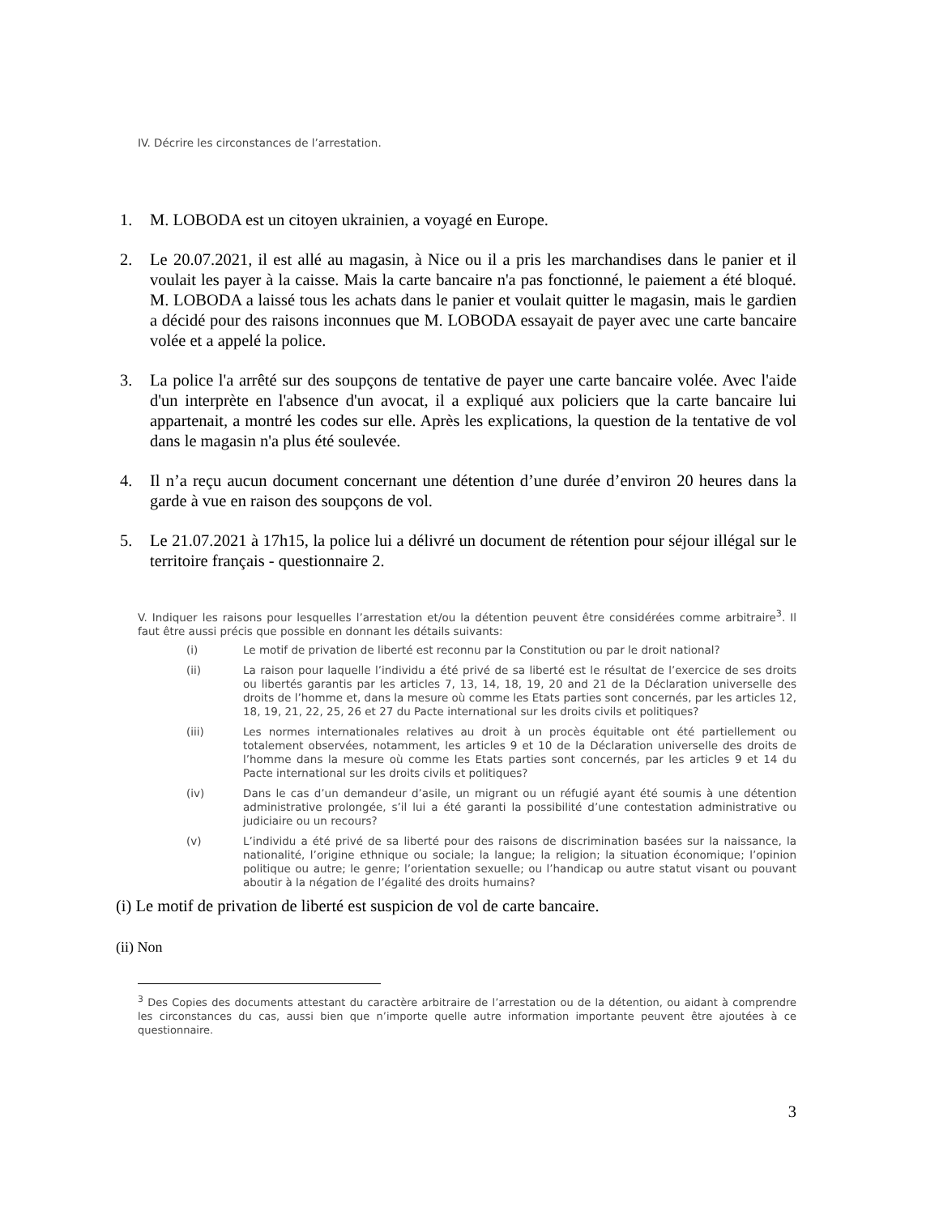IV. Décrire les circonstances de l’arrestation.
1. M. LOBODA est un citoyen ukrainien, a voyagé en Europe.
2. Le 20.07.2021, il est allé au magasin, à Nice ou il a pris les marchandises dans le panier et il voulait les payer à la caisse. Mais la carte bancaire n'a pas fonctionné, le paiement a été bloqué. M. LOBODA a laissé tous les achats dans le panier et voulait quitter le magasin, mais le gardien a décidé pour des raisons inconnues que M. LOBODA essayait de payer avec une carte bancaire volée et a appelé la police.
3. La police l'a arrêté sur des soupçons de tentative de payer une carte bancaire volée. Avec l'aide d'un interprète en l'absence d'un avocat, il a expliqué aux policiers que la carte bancaire lui appartenait, a montré les codes sur elle. Après les explications, la question de la tentative de vol dans le magasin n'a plus été soulevée.
4. Il n’a reçu aucun document concernant une détention d’une durée d’environ 20 heures dans la garde à vue en raison des soupçons de vol.
5. Le 21.07.2021 à 17h15, la police lui a délivré un document de rétention pour séjour illégal sur le territoire français - questionnaire 2.
V. Indiquer les raisons pour lesquelles l’arrestation et/ou la détention peuvent être considérées comme arbitraire<sup>3</sup>. Il faut être aussi précis que possible en donnant les détails suivants:
(i) Le motif de privation de liberté est reconnu par la Constitution ou par le droit national?
(ii) La raison pour laquelle l’individu a été privé de sa liberté est le résultat de l’exercice de ses droits ou libertés garantis par les articles 7, 13, 14, 18, 19, 20 and 21 de la Déclaration universelle des droits de l’homme et, dans la mesure où comme les Etats parties sont concernés, par les articles 12, 18, 19, 21, 22, 25, 26 et 27 du Pacte international sur les droits civils et politiques?
(iii) Les normes internationales relatives au droit à un procès équitable ont été partiellement ou totalement observées, notamment, les articles 9 et 10 de la Déclaration universelle des droits de l’homme dans la mesure où comme les Etats parties sont concernés, par les articles 9 et 14 du Pacte international sur les droits civils et politiques?
(iv) Dans le cas d’un demandeur d’asile, un migrant ou un réfugié ayant été soumis à une détention administrative prolongée, s’il lui a été garanti la possibilité d’une contestation administrative ou judiciaire ou un recours?
(v) L’individu a été privé de sa liberté pour des raisons de discrimination basées sur la naissance, la nationalité, l’origine ethnique ou sociale; la langue; la religion; la situation économique; l’opinion politique ou autre; le genre; l’orientation sexuelle; ou l’handicap ou autre statut visant ou pouvant aboutir à la négation de l’égalité des droits humains?
(i) Le motif de privation de liberté est suspicion de vol de carte bancaire.
(ii) Non
<sup>3</sup> Des Copies des documents attestant du caractère arbitraire de l’arrestation ou de la détention, ou aidant à comprendre les circonstances du cas, aussi bien que n’importe quelle autre information importante peuvent être ajoutées à ce questionnaire.
3